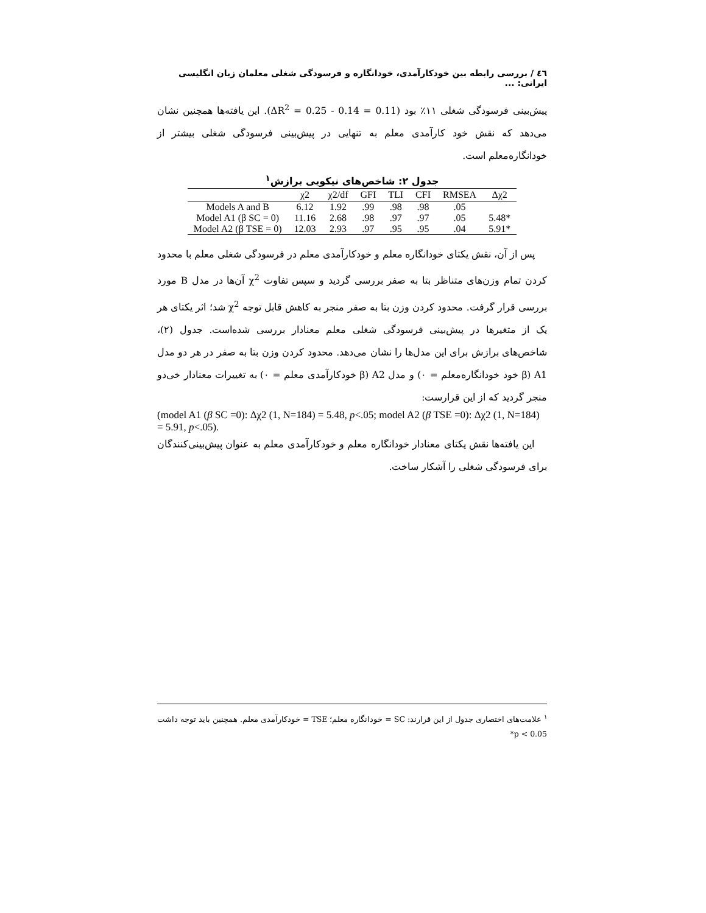٤٦ / بررسی رابطه بین خودکارآمدی، خودانگاره و فرسودگی شغلی معلمان زبان انگلیسی ایرانی: ...
پیش‌بینی فرسودگی شغلی ۱۱٪ بود (ΔR<sup>2</sup> = 0.25 - 0.14 = 0.11). این یافته‌ها همچنین نشان می‌دهد که نقش خود کارآمدی معلم به تنهایی در پیش‌بینی فرسودگی شغلی بیشتر از خودانگاره‌معلم است.
جدول ۲: شاخص‌های نیکویی برازش<sup>۱</sup>
| | χ2 | χ2/df | GFI | TLI | CFI | RMSEA | Δχ2 |
| --- | --- | --- | --- | --- | --- | --- | --- |
| Models A and B | 6.12 | 1.92 | .99 | .98 | .98 | .05 | |
| Model A1 (β SC = 0) | 11.16 | 2.68 | .98 | .97 | .97 | .05 | 5.48* |
| Model A2 (β TSE = 0) | 12.03 | 2.93 | .97 | .95 | .95 | .04 | 5.91* |
پس از آن، نقش یکتای خودانگاره معلم و خودکارآمدی معلم در فرسودگی شغلی معلم با محدود کردن تمام وزن‌های متناظر بتا به صفر بررسی گردید و سپس تفاوت χ<sup>2</sup> آن‌ها در مدل B مورد بررسی قرار گرفت. محدود کردن وزن بتا به صفر منجر به کاهش قابل توجه χ<sup>2</sup> شد؛ اثر یکتای هر یک از متغیرها در پیش‌بینی فرسودگی شغلی معلم معنادار بررسی شده‌است. جدول (۲)، شاخص‌های برازش برای این مدل‌ها را نشان می‌دهد. محدود کردن وزن بتا به صفر در هر دو مدل A1 (β خود خودانگاره‌معلم = ۰) و مدل A2 (β خودکارآمدی معلم = ۰) به تغییرات معنادار خی‌دو منجر گردید که از این قرارست:
(model A1 (β SC =0): Δχ2 (1, N=184) = 5.48, p<.05; model A2 (β TSE =0): Δχ2 (1, N=184) = 5.91, p<.05).
این یافته‌ها نقش یکتای معنادار خودانگاره معلم و خودکارآمدی معلم به عنوان پیش‌بینی‌کنندگان برای فرسودگی شغلی را آشکار ساخت.
<sup>۱</sup> علامت‌های اختصاری جدول از این قرارند: SC = خودانگاره معلم؛ TSE = خودکارآمدی معلم. همچنین باید توجه داشت 0.05 > p*